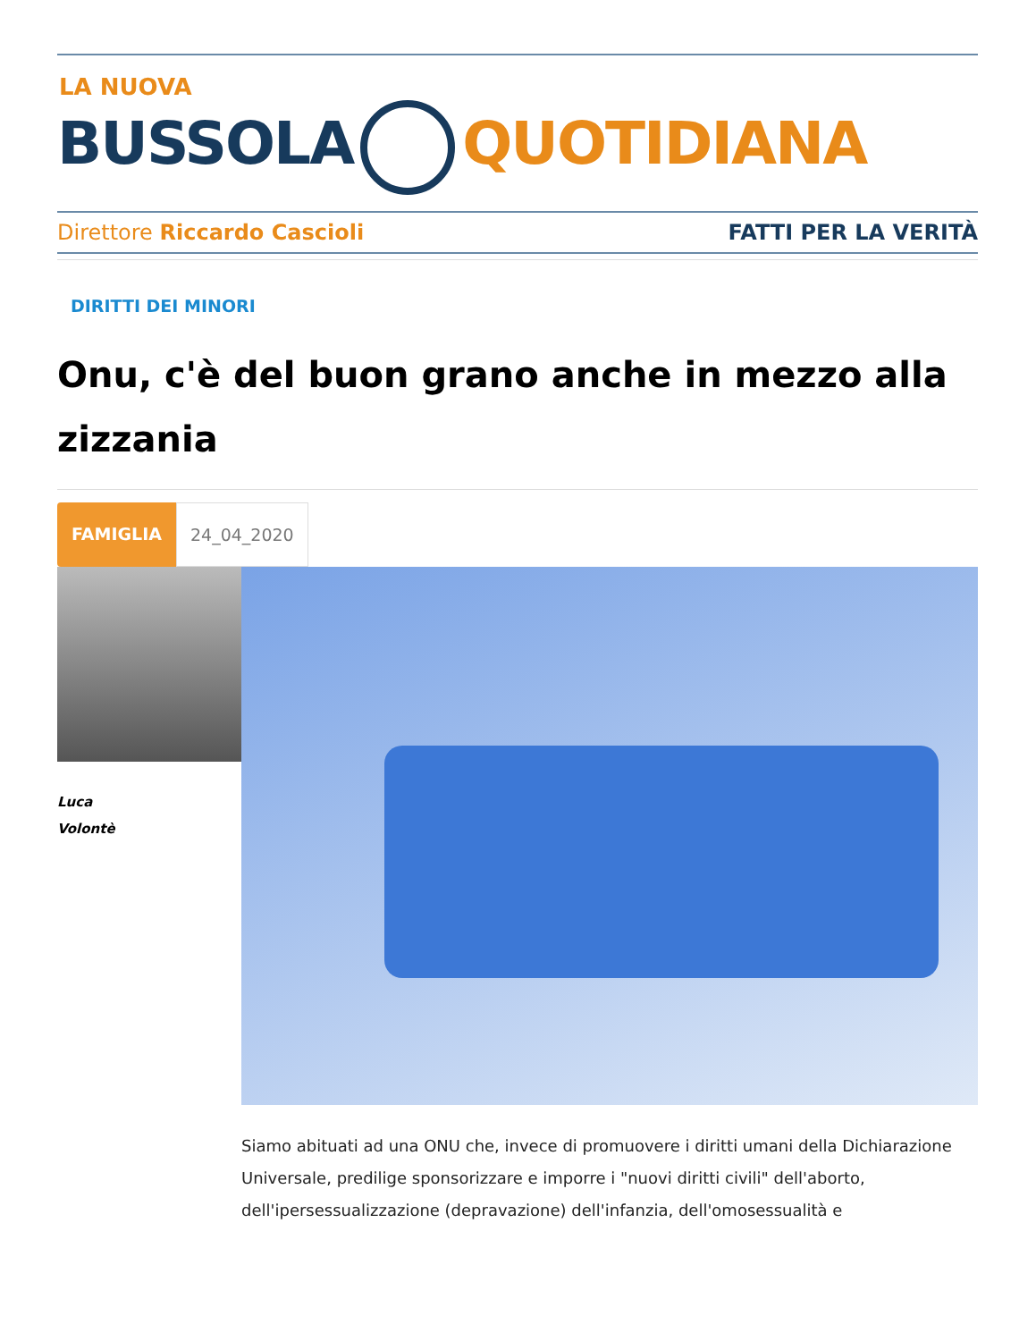LA NUOVA
BUSSOLA QUOTIDIANA
Direttore Riccardo Cascioli FATTI PER LA VERITÀ
DIRITTI DEI MINORI
Onu, c'è del buon grano anche in mezzo alla zizzania
FAMIGLIA 24_04_2020
Luca
Volontè
Siamo abituati ad una ONU che, invece di promuovere i diritti umani della Dichiarazione Universale, predilige sponsorizzare e imporre i "nuovi diritti civili" dell'aborto, dell'ipersessualizzazione (depravazione) dell'infanzia, dell'omosessualità e